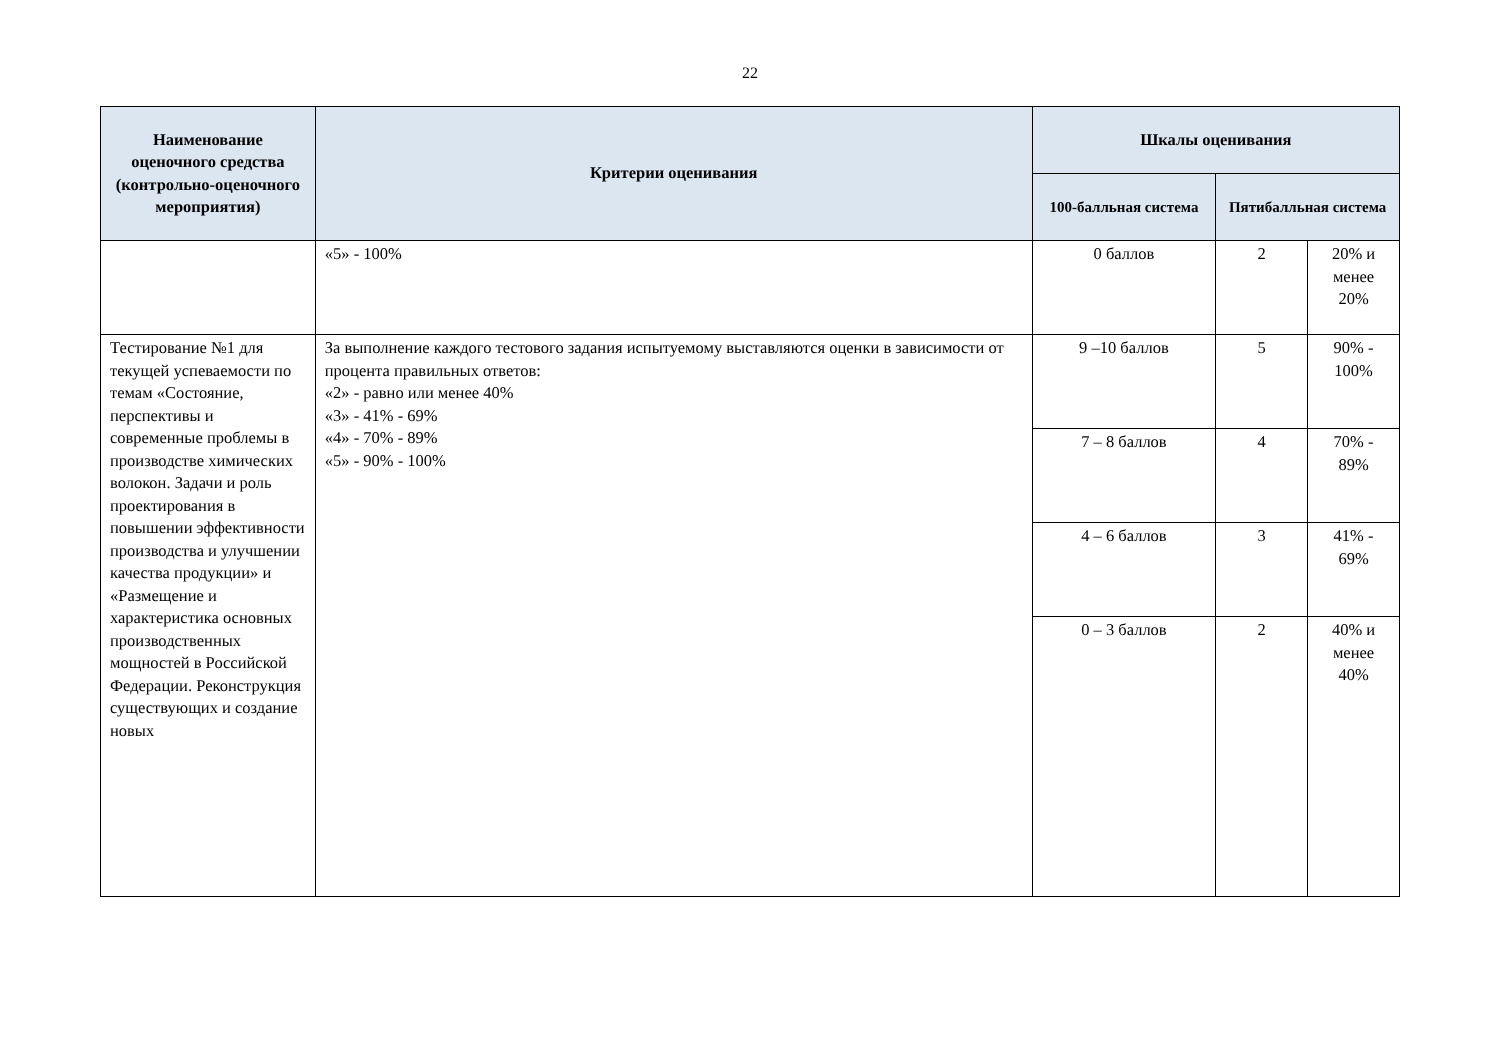22
| Наименование оценочного средства (контрольно-оценочного мероприятия) | Критерии оценивания | Шкалы оценивания | | |
| --- | --- | --- | --- | --- |
| | | 100-балльная система | Пятибалльная система | |
| | «5» - 100% | 0 баллов | 2 | 20% и менее 20% |
| Тестирование №1 для текущей успеваемости по темам «Состояние, перспективы и современные проблемы в производстве химических волокон. Задачи и роль проектирования в повышении эффективности производства и улучшении качества продукции» и «Размещение и характеристика основных производственных мощностей в Российской Федерации. Реконструкция существующих и создание новых | За выполнение каждого тестового задания испытуемому выставляются оценки в зависимости от процента правильных ответов: «2» - равно или менее 40% «3» - 41% - 69% «4» - 70% - 89% «5» - 90% - 100% | 9 –10 баллов | 5 | 90% - 100% |
| | | 7 – 8 баллов | 4 | 70% - 89% |
| | | 4 – 6 баллов | 3 | 41% - 69% |
| | | 0 – 3 баллов | 2 | 40% и менее 40% |